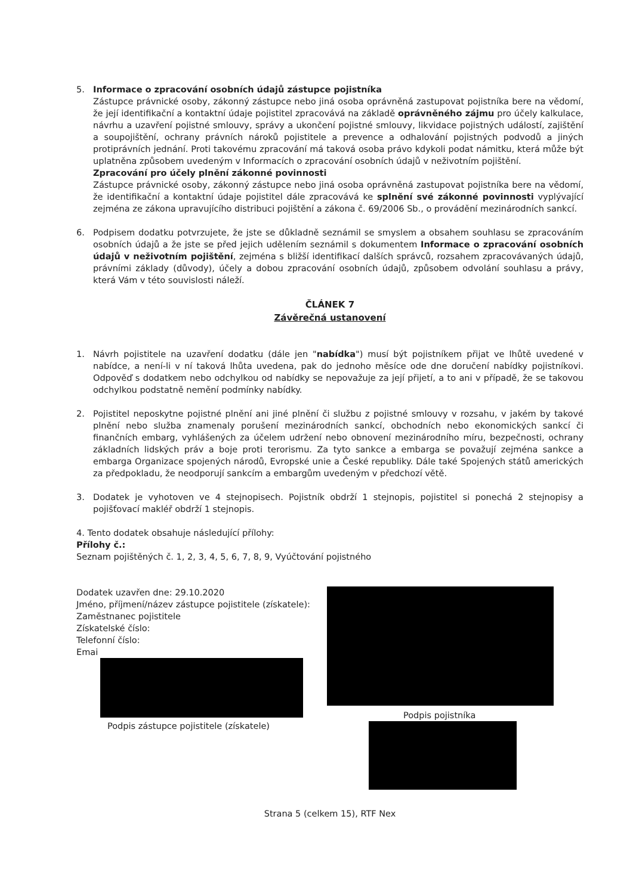5. Informace o zpracování osobních údajů zástupce pojistníka
Zástupce právnické osoby, zákonný zástupce nebo jiná osoba oprávněná zastupovat pojistníka bere na vědomí, že její identifikační a kontaktní údaje pojistitel zpracovává na základě oprávněného zájmu pro účely kalkulace, návrhu a uzavření pojistné smlouvy, správy a ukončení pojistné smlouvy, likvidace pojistných událostí, zajištění a soupojištění, ochrany právních nároků pojistitele a prevence a odhalování pojistných podvodů a jiných protiprávních jednání. Proti takovému zpracování má taková osoba právo kdykoli podat námitku, která může být uplatněna způsobem uvedeným v Informacích o zpracování osobních údajů v neživotním pojištění.
Zpracování pro účely plnění zákonné povinnosti
Zástupce právnické osoby, zákonný zástupce nebo jiná osoba oprávněná zastupovat pojistníka bere na vědomí, že identifikační a kontaktní údaje pojistitel dále zpracovává ke splnění své zákonné povinnosti vyplývající zejména ze zákona upravujícího distribuci pojištění a zákona č. 69/2006 Sb., o provádění mezinárodních sankcí.
6. Podpisem dodatku potvrzujete, že jste se důkladně seznámil se smyslem a obsahem souhlasu se zpracováním osobních údajů a že jste se před jejich udělením seznámil s dokumentem Informace o zpracování osobních údajů v neživotním pojištění, zejména s bližší identifikací dalších správců, rozsahem zpracovávaných údajů, právními základy (důvody), účely a dobou zpracování osobních údajů, způsobem odvolání souhlasu a právy, která Vám v této souvislosti náleží.
ČLÁNEK 7
Závěrečná ustanovení
1. Návrh pojistitele na uzavření dodatku (dále jen "nabídka") musí být pojistníkem přijat ve lhůtě uvedené v nabídce, a není-li v ní taková lhůta uvedena, pak do jednoho měsíce ode dne doručení nabídky pojistníkovi. Odpověď s dodatkem nebo odchylkou od nabídky se nepovažuje za její přijetí, a to ani v případě, že se takovou odchylkou podstatně nemění podmínky nabídky.
2. Pojistitel neposkytne pojistné plnění ani jiné plnění či službu z pojistné smlouvy v rozsahu, v jakém by takové plnění nebo služba znamenaly porušení mezinárodních sankcí, obchodních nebo ekonomických sankcí či finančních embarg, vyhlášených za účelem udržení nebo obnovení mezinárodního míru, bezpečnosti, ochrany základních lidských práv a boje proti terorismu. Za tyto sankce a embarga se považují zejména sankce a embarga Organizace spojených národů, Evropské unie a České republiky. Dále také Spojených států amerických za předpokladu, že neodporují sankcím a embargům uvedeným v předchozí větě.
3. Dodatek je vyhotoven ve 4 stejnopisech. Pojistník obdrží 1 stejnopis, pojistitel si ponechá 2 stejnopisy a pojišťovací makléř obdrží 1 stejnopis.
4. Tento dodatek obsahuje následující přílohy:
Přílohy č.:
Seznam pojištěných č. 1, 2, 3, 4, 5, 6, 7, 8, 9, Vyúčtování pojistného
Dodatek uzavřen dne: 29.10.2020
Jméno, příjmení/název zástupce pojistitele (získatele):
Zaměstnanec pojistitele
Získatelské číslo:
Telefonní číslo:
Emai
Podpis zástupce pojistitele (získatele)
Podpis pojistníka
Strana 5 (celkem 15), RTF Nex